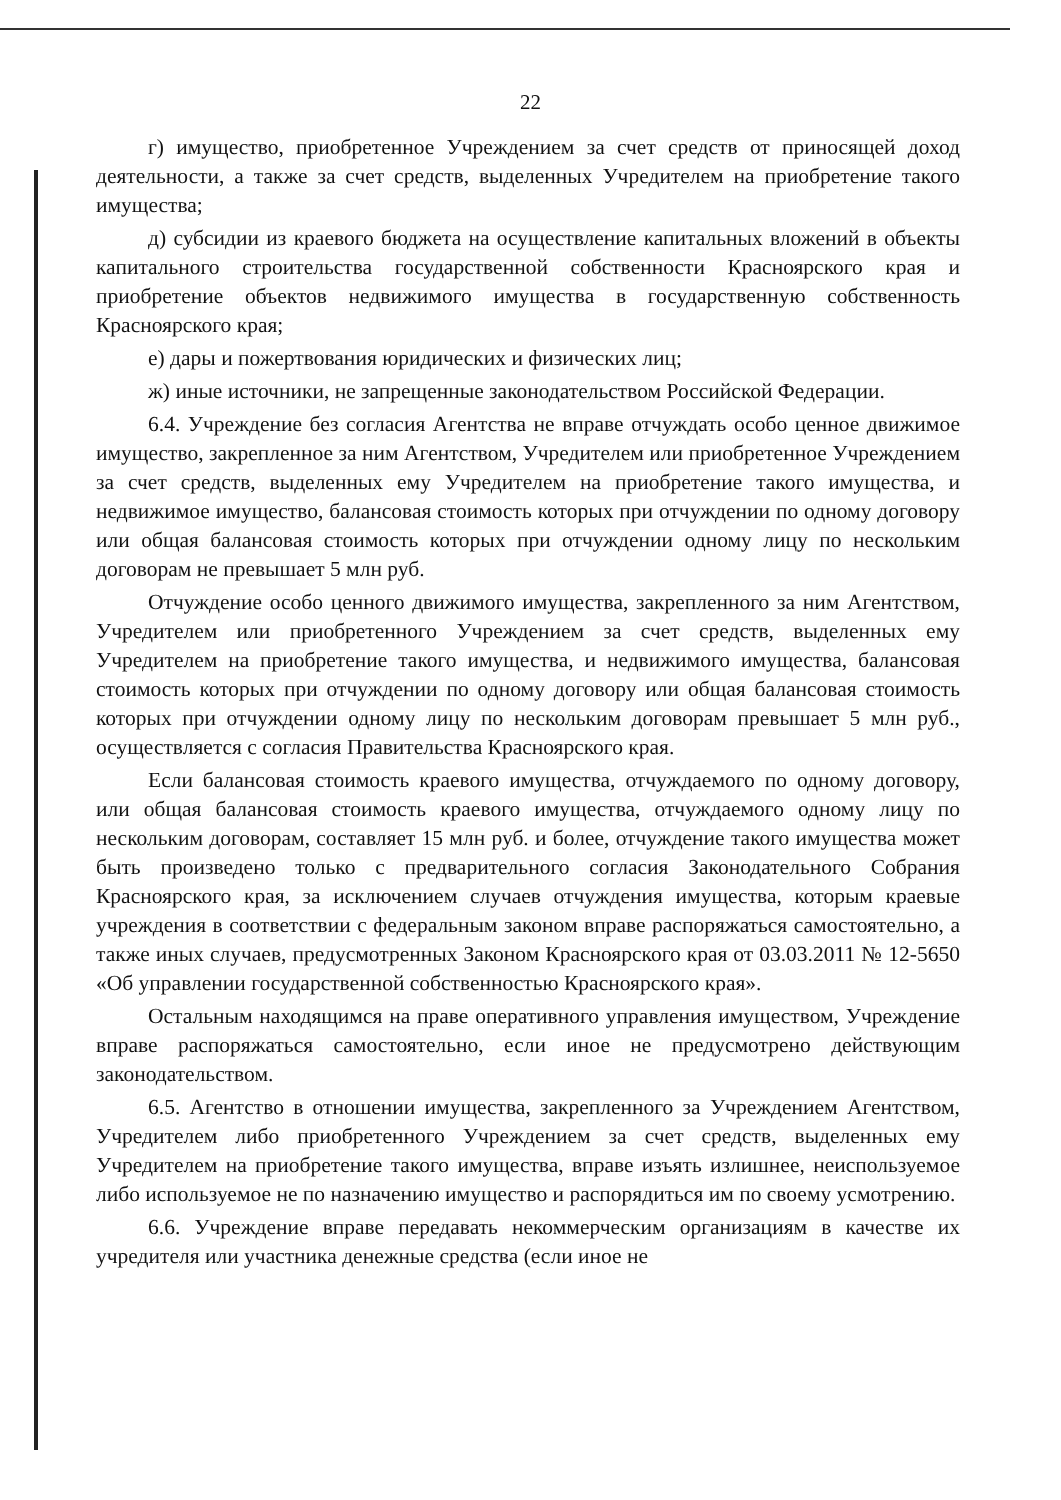22
г) имущество, приобретенное Учреждением за счет средств от приносящей доход деятельности, а также за счет средств, выделенных Учредителем на приобретение такого имущества;
д) субсидии из краевого бюджета на осуществление капитальных вложений в объекты капитального строительства государственной собственности Красноярского края и приобретение объектов недвижимого имущества в государственную собственность Красноярского края;
е) дары и пожертвования юридических и физических лиц;
ж) иные источники, не запрещенные законодательством Российской Федерации.
6.4. Учреждение без согласия Агентства не вправе отчуждать особо ценное движимое имущество, закрепленное за ним Агентством, Учредителем или приобретенное Учреждением за счет средств, выделенных ему Учредителем на приобретение такого имущества, и недвижимое имущество, балансовая стоимость которых при отчуждении по одному договору или общая балансовая стоимость которых при отчуждении одному лицу по нескольким договорам не превышает 5 млн руб.
Отчуждение особо ценного движимого имущества, закрепленного за ним Агентством, Учредителем или приобретенного Учреждением за счет средств, выделенных ему Учредителем на приобретение такого имущества, и недвижимого имущества, балансовая стоимость которых при отчуждении по одному договору или общая балансовая стоимость которых при отчуждении одному лицу по нескольким договорам превышает 5 млн руб., осуществляется с согласия Правительства Красноярского края.
Если балансовая стоимость краевого имущества, отчуждаемого по одному договору, или общая балансовая стоимость краевого имущества, отчуждаемого одному лицу по нескольким договорам, составляет 15 млн руб. и более, отчуждение такого имущества может быть произведено только с предварительного согласия Законодательного Собрания Красноярского края, за исключением случаев отчуждения имущества, которым краевые учреждения в соответствии с федеральным законом вправе распоряжаться самостоятельно, а также иных случаев, предусмотренных Законом Красноярского края от 03.03.2011 № 12-5650 «Об управлении государственной собственностью Красноярского края».
Остальным находящимся на праве оперативного управления имуществом, Учреждение вправе распоряжаться самостоятельно, если иное не предусмотрено действующим законодательством.
6.5. Агентство в отношении имущества, закрепленного за Учреждением Агентством, Учредителем либо приобретенного Учреждением за счет средств, выделенных ему Учредителем на приобретение такого имущества, вправе изъять излишнее, неиспользуемое либо используемое не по назначению имущество и распорядиться им по своему усмотрению.
6.6. Учреждение вправе передавать некоммерческим организациям в качестве их учредителя или участника денежные средства (если иное не